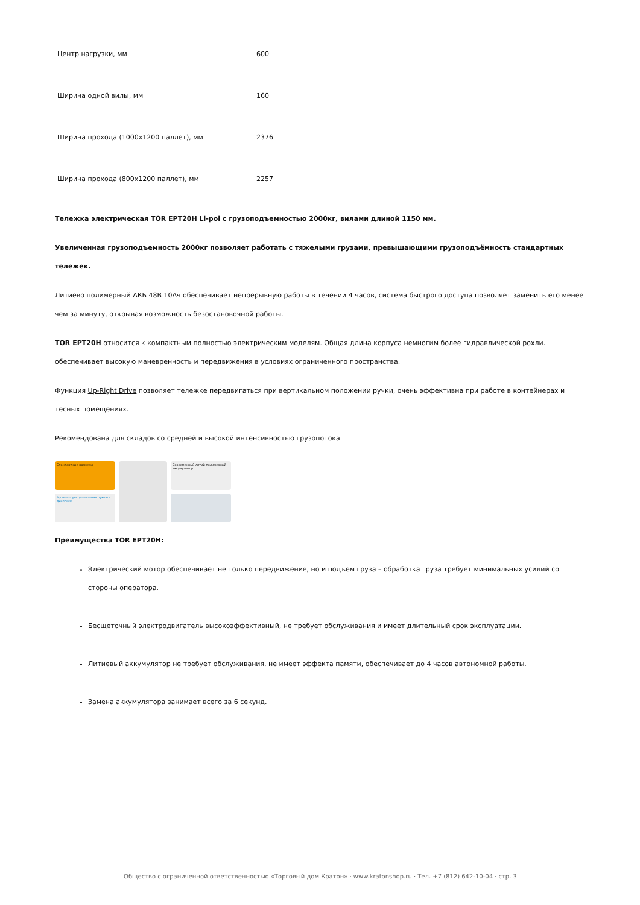| Центр нагрузки, мм | 600 |
| Ширина одной вилы, мм | 160 |
| Ширина прохода (1000х1200 паллет), мм | 2376 |
| Ширина прохода (800х1200 паллет), мм | 2257 |
Тележка электрическая TOR EPT20H Li-pol с грузоподъемностью 2000кг, вилами длиной 1150 мм.
Увеличенная грузоподъемность 2000кг позволяет работать с тяжелыми грузами, превышающими грузоподъёмность стандартных тележек.
Литиево полимерный АКБ 48В 10Ач обеспечивает непрерывную работы в течении 4 часов, система быстрого доступа позволяет заменить его менее чем за минуту, открывая возможность безостановочной работы.
TOR EPT20H относится к компактным полностью электрическим моделям. Общая длина корпуса немногим более гидравлической рохли.
обеспечивает высокую маневренность и передвижения в условиях ограниченного пространства.
Функция Up-Right Drive позволяет тележке передвигаться при вертикальном положении ручки, очень эффективна при работе в контейнерах и тесных помещениях.
Рекомендована для складов со средней и высокой интенсивностью грузопотока.
Стандартные размеры
Современный литий-полимерный аккумулятор
Мульти-функциональная рукоять с дисплеем
Преимущества TOR EPT20H:
Электрический мотор обеспечивает не только передвижение, но и подъем груза – обработка груза требует минимальных усилий со стороны оператора.
Бесщеточный электродвигатель высокоэффективный, не требует обслуживания и имеет длительный срок эксплуатации.
Литиевый аккумулятор не требует обслуживания, не имеет эффекта памяти, обеспечивает до 4 часов автономной работы.
Замена аккумулятора занимает всего за 6 секунд.
Общество с ограниченной ответственностью «Торговый дом Кратон» · www.kratonshop.ru · Тел. +7 (812) 642-10-04 · стр. 3